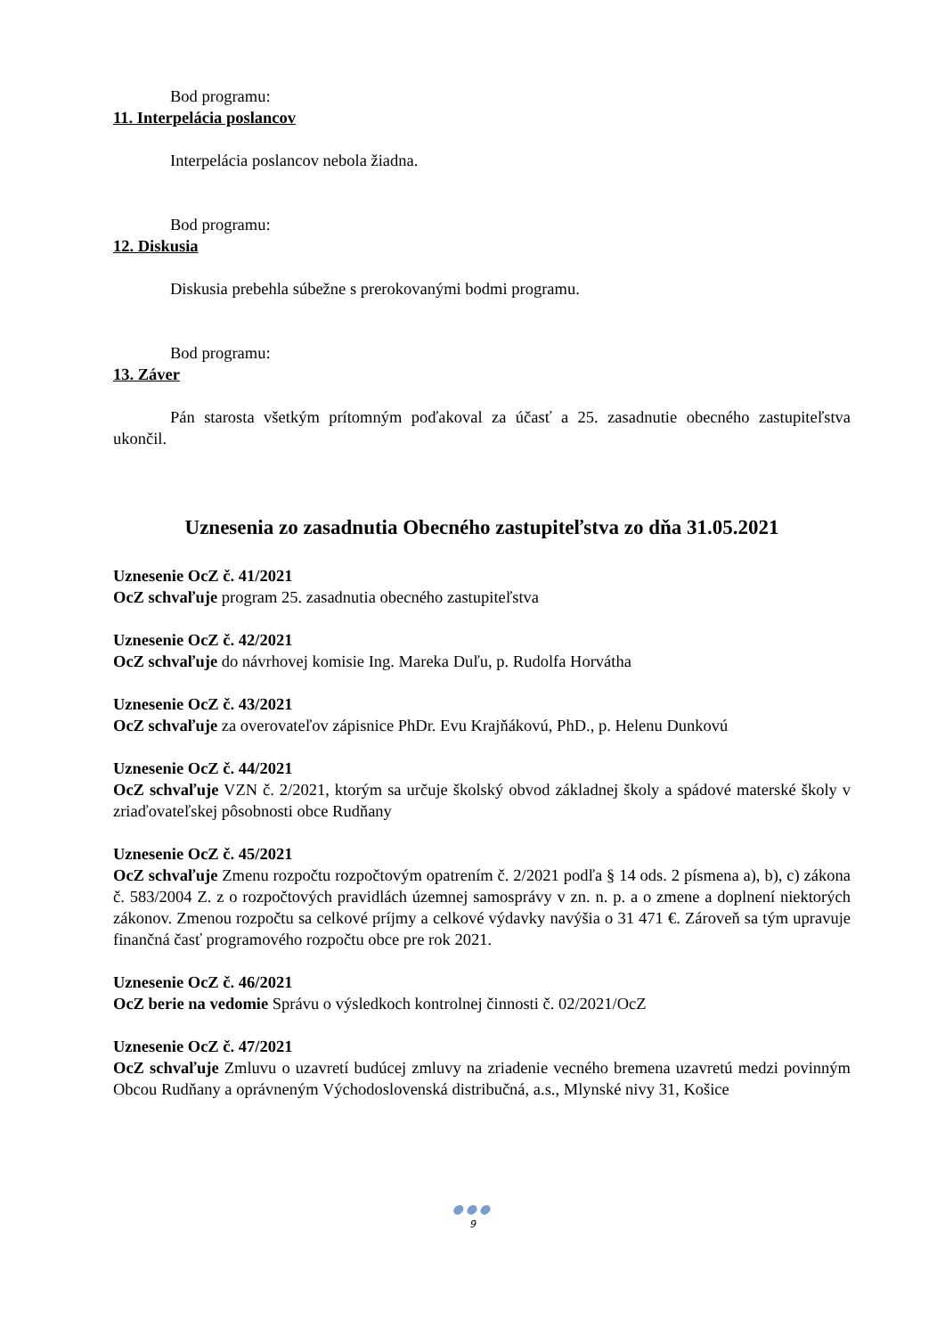Bod programu:
11. Interpelácia poslancov
Interpelácia poslancov nebola žiadna.
Bod programu:
12. Diskusia
Diskusia prebehla súbežne s prerokovanými bodmi programu.
Bod programu:
13. Záver
Pán starosta všetkým prítomným poďakoval za účasť a 25. zasadnutie obecného zastupiteľstva ukončil.
Uznesenia zo zasadnutia Obecného zastupiteľstva zo dňa 31.05.2021
Uznesenie OcZ č. 41/2021
OcZ schvaľuje program 25. zasadnutia obecného zastupiteľstva
Uznesenie OcZ č. 42/2021
OcZ schvaľuje do návrhovej komisie Ing. Mareka Duľu, p. Rudolfa Horvátha
Uznesenie OcZ č. 43/2021
OcZ schvaľuje za overovateľov zápisnice PhDr. Evu Krajňákovú, PhD., p. Helenu Dunkovú
Uznesenie OcZ č. 44/2021
OcZ schvaľuje VZN č. 2/2021, ktorým sa určuje školský obvod základnej školy a spádové materské školy v zriaďovateľskej pôsobnosti obce Rudňany
Uznesenie OcZ č. 45/2021
OcZ schvaľuje Zmenu rozpočtu rozpočtovým opatrením č. 2/2021 podľa § 14 ods. 2 písmena a), b), c) zákona č. 583/2004 Z. z o rozpočtových pravidlách územnej samosprávy v zn. n. p. a o zmene a doplnení niektorých zákonov. Zmenou rozpočtu sa celkové príjmy a celkové výdavky navýšia o 31 471 €. Zároveň sa tým upravuje finančná časť programového rozpočtu obce pre rok 2021.
Uznesenie OcZ č. 46/2021
OcZ berie na vedomie Správu o výsledkoch kontrolnej činnosti č. 02/2021/OcZ
Uznesenie OcZ č. 47/2021
OcZ schvaľuje Zmluvu o uzavretí budúcej zmluvy na zriadenie vecného bremena uzavretú medzi povinným Obcou Rudňany a oprávneným Východoslovenská distribučná, a.s., Mlynské nivy 31, Košice
●●●
9